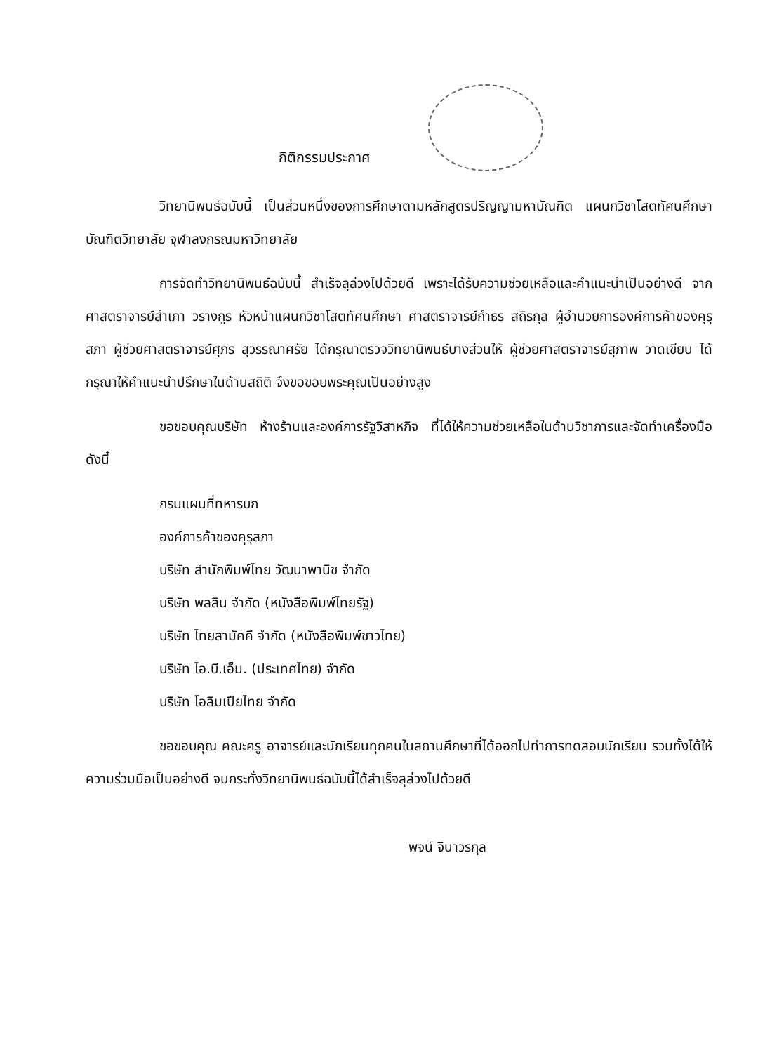กิติกรรมประกาศ
วิทยานิพนธ์ฉบับนี้ เป็นส่วนหนึ่งของการศึกษาตามหลักสูตรปริญญามหาบัณฑิต แผนกวิชาโสตทัศนศึกษา บัณฑิตวิทยาลัย จุฬาลงกรณมหาวิทยาลัย
การจัดทำวิทยานิพนธ์ฉบับนี้ สำเร็จลุล่วงไปด้วยดี เพราะได้รับความช่วยเหลือและคำแนะนำเป็นอย่างดี จากศาสตราจารย์สำเภา วรางกูร หัวหน้าแผนกวิชาโสตทัศนศึกษา ศาสตราจารย์กำธร สถิรกุล ผู้อำนวยการองค์การค้าของคุรุสภา ผู้ช่วยศาสตราจารย์ศุภร สุวรรณาศรัย ได้กรุณาตรวจวิทยานิพนธ์บางส่วนให้ ผู้ช่วยศาสตราจารย์สุภาพ วาดเขียน ได้กรุณาให้คำแนะนำปรึกษาในด้านสถิติ จึงขอขอบพระคุณเป็นอย่างสูง
ขอขอบคุณบริษัท ห้างร้านและองค์การรัฐวิสาหกิจ ที่ได้ให้ความช่วยเหลือในด้านวิชาการและจัดทำเครื่องมือ ดังนี้
กรมแผนที่ทหารบก
องค์การค้าของคุรุสภา
บริษัท สำนักพิมพ์ไทย วัฒนาพานิช จำกัด
บริษัท พลสิน จำกัด (หนังสือพิมพ์ไทยรัฐ)
บริษัท ไทยสามัคคี จำกัด (หนังสือพิมพ์ชาวไทย)
บริษัท ไอ.บี.เอ็ม. (ประเทศไทย) จำกัด
บริษัท โอลิมเปียไทย จำกัด
ขอขอบคุณ คณะครู อาจารย์และนักเรียนทุกคนในสถานศึกษาที่ได้ออกไปทำการทดสอบนักเรียน รวมทั้งได้ให้ความร่วมมือเป็นอย่างดี จนกระทั่งวิทยานิพนธ์ฉบับนี้ได้สำเร็จลุล่วงไปด้วยดี
พจน์ จินาวรกุล